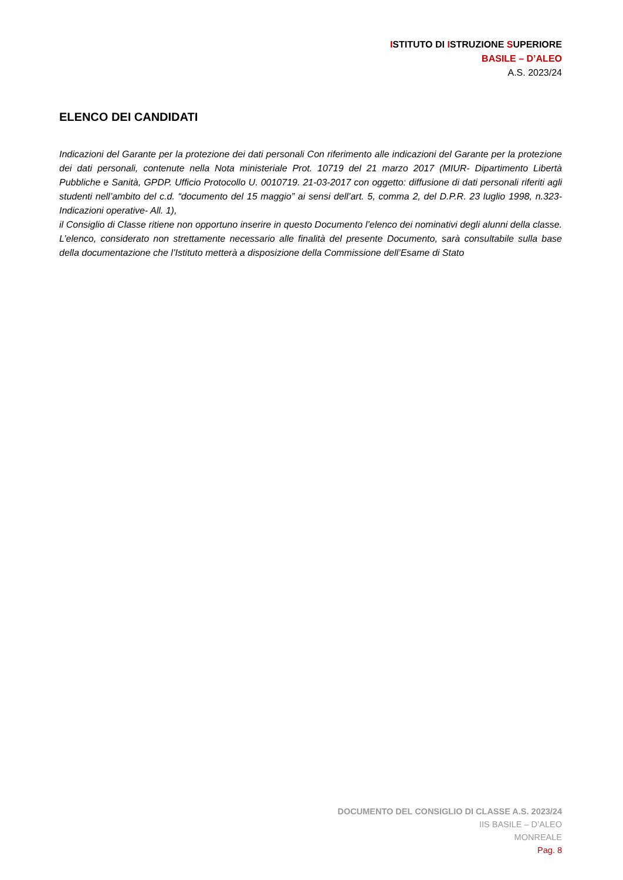ISTITUTO DI ISTRUZIONE SUPERIORE
BASILE – D’ALEO
A.S. 2023/24
ELENCO DEI CANDIDATI
Indicazioni del Garante per la protezione dei dati personali Con riferimento alle indicazioni del Garante per la protezione dei dati personali, contenute nella Nota ministeriale Prot. 10719 del 21 marzo 2017 (MIUR- Dipartimento Libertà Pubbliche e Sanità, GPDP. Ufficio Protocollo U. 0010719. 21-03-2017 con oggetto: diffusione di dati personali riferiti agli studenti nell’ambito del c.d. “documento del 15 maggio” ai sensi dell’art. 5, comma 2, del D.P.R. 23 luglio 1998, n.323- Indicazioni operative- All. 1),
il Consiglio di Classe ritiene non opportuno inserire in questo Documento l’elenco dei nominativi degli alunni della classe. L’elenco, considerato non strettamente necessario alle finalità del presente Documento, sarà consultabile sulla base della documentazione che l’Istituto metterà a disposizione della Commissione dell’Esame di Stato
DOCUMENTO DEL CONSIGLIO DI CLASSE A.S. 2023/24
IIS BASILE – D’ALEO
MONREALE
Pag. 8